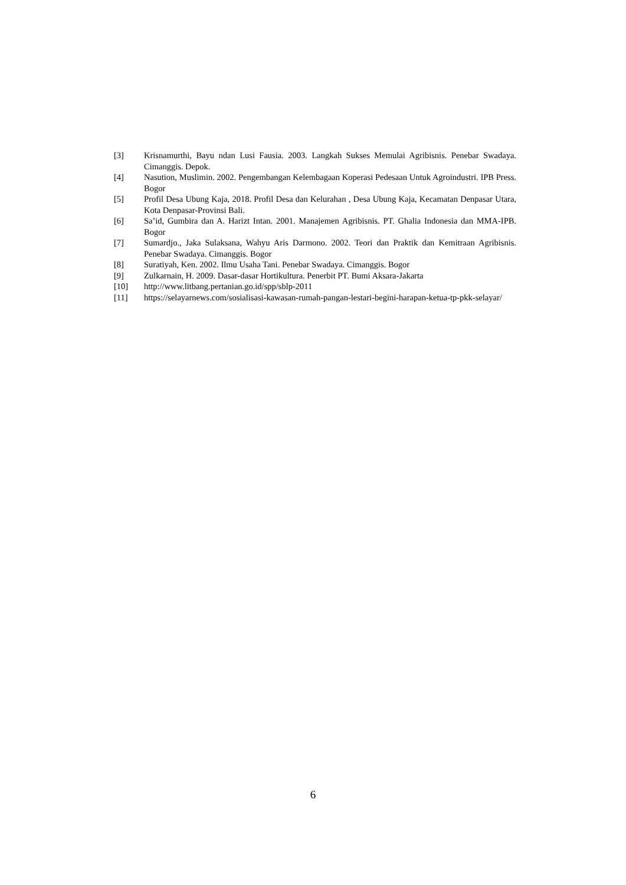[3] Krisnamurthi, Bayu ndan Lusi Fausia. 2003. Langkah Sukses Memulai Agribisnis. Penebar Swadaya. Cimanggis. Depok.
[4] Nasution, Muslimin. 2002. Pengembangan Kelembagaan Koperasi Pedesaan Untuk Agroindustri. IPB Press. Bogor
[5] Profil Desa Ubung Kaja, 2018. Profil Desa dan Kelurahan , Desa Ubung Kaja, Kecamatan Denpasar Utara, Kota Denpasar-Provinsi Bali.
[6] Sa’id, Gumbira dan A. Harizt Intan. 2001. Manajemen Agribisnis. PT. Ghalia Indonesia dan MMA-IPB. Bogor
[7] Sumardjo., Jaka Sulaksana, Wahyu Aris Darmono. 2002. Teori dan Praktik dan Kemitraan Agribisnis. Penebar Swadaya. Cimanggis. Bogor
[8] Suratiyah, Ken. 2002. Ilmu Usaha Tani. Penebar Swadaya. Cimanggis. Bogor
[9] Zulkarnain, H. 2009. Dasar-dasar Hortikultura. Penerbit PT. Bumi Aksara-Jakarta
[10] http://www.litbang.pertanian.go.id/spp/sblp-2011
[11] https://selayarnews.com/sosialisasi-kawasan-rumah-pangan-lestari-begini-harapan-ketua-tp-pkk-selayar/
6